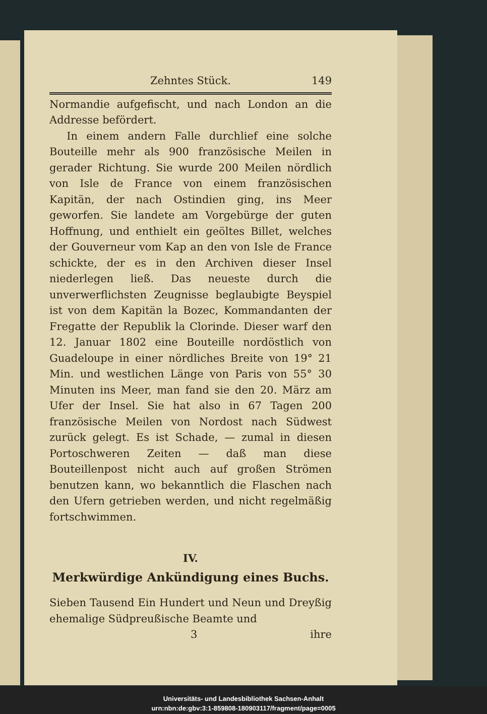Zehntes Stück. 149
Normandie aufgefischt, und nach London an die Addresse befördert.
In einem andern Falle durchlief eine solche Bouteille mehr als 900 französische Meilen in gerader Richtung. Sie wurde 200 Meilen nördlich von Isle de France von einem französischen Kapitän, der nach Ostindien ging, ins Meer geworfen. Sie landete am Vorgebürge der guten Hoffnung, und enthielt ein geöltes Billet, welches der Gouverneur vom Kap an den von Isle de France schickte, der es in den Archiven dieser Insel niederlegen ließ. Das neueste durch die unverwerflichsten Zeugnisse beglaubigte Beyspiel ist von dem Kapitän la Bozec, Kommandanten der Fregatte der Republik la Clorinde. Dieser warf den 12. Januar 1802 eine Bouteille nordöstlich von Guadeloupe in einer nördliches Breite von 19° 21 Min. und westlichen Länge von Paris von 55° 30 Minuten ins Meer, man fand sie den 20. März am Ufer der Insel. Sie hat also in 67 Tagen 200 französische Meilen von Nordost nach Südwest zurück gelegt. Es ist Schade, — zumal in diesen Portoschweren Zeiten — daß man diese Bouteillenpost nicht auch auf großen Strömen benutzen kann, wo bekanntlich die Flaschen nach den Ufern getrieben werden, und nicht regelmäßig fortschwimmen.
IV.
Merkwürdige Ankündigung eines Buchs.
Sieben Tausend Ein Hundert und Neun und Dreyßig ehemalige Südpreußische Beamte und
3 ihre
Universitäts- und Landesbibliothek Sachsen-Anhalt
urn:nbn:de:gbv:3:1-859808-180903117/fragment/page=0005